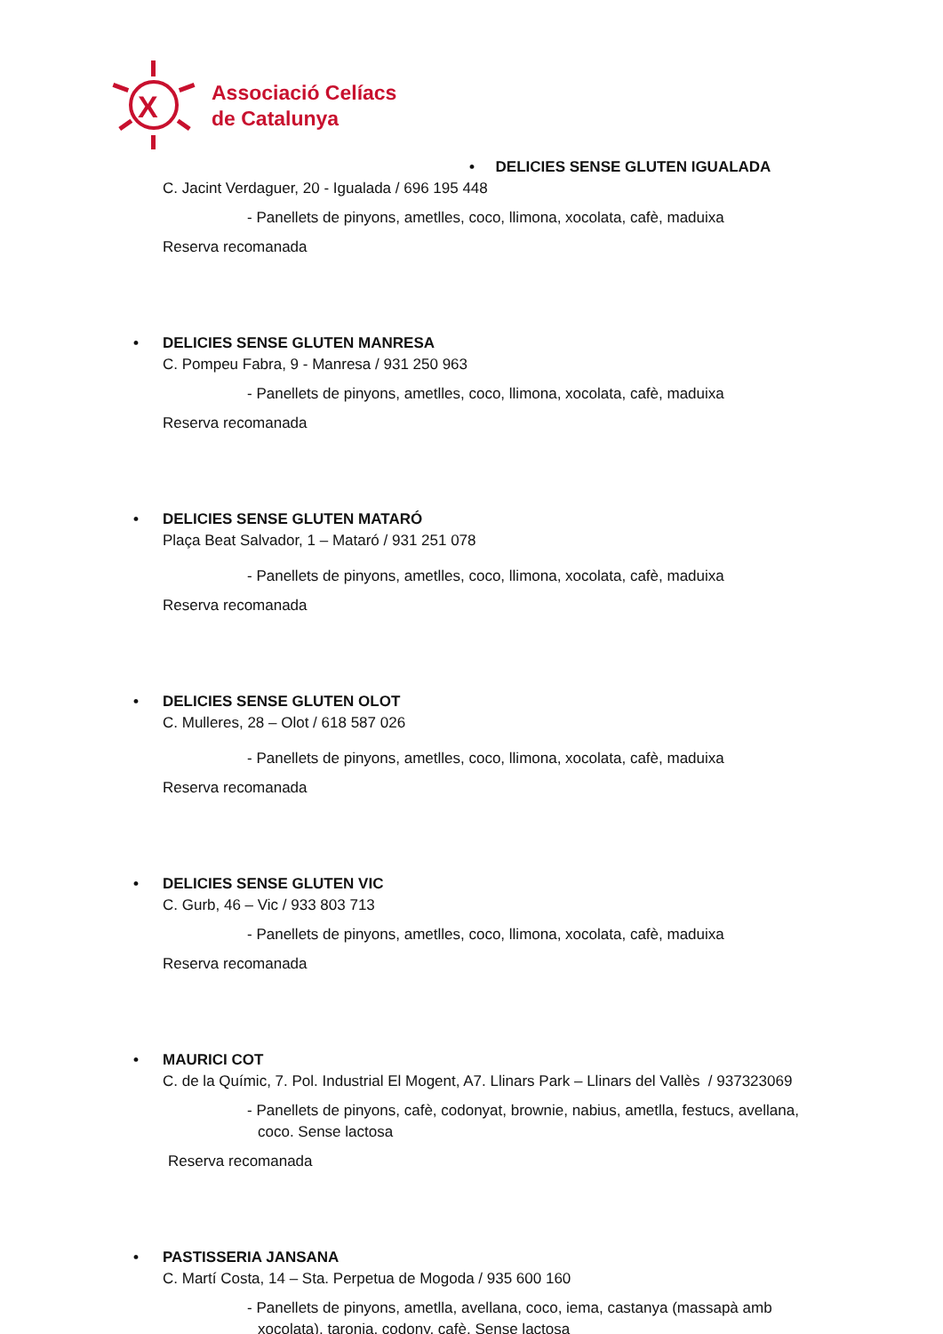X
Associació Celíacs
de Catalunya
• DELICIES SENSE GLUTEN IGUALADA
C. Jacint Verdaguer, 20 - Igualada / 696 195 448
- Panellets de pinyons, ametlles, coco, llimona, xocolata, cafè, maduixa
Reserva recomanada
• DELICIES SENSE GLUTEN MANRESA
C. Pompeu Fabra, 9 - Manresa / 931 250 963
- Panellets de pinyons, ametlles, coco, llimona, xocolata, cafè, maduixa
Reserva recomanada
• DELICIES SENSE GLUTEN MATARÓ
Plaça Beat Salvador, 1 – Mataró / 931 251 078
- Panellets de pinyons, ametlles, coco, llimona, xocolata, cafè, maduixa
Reserva recomanada
• DELICIES SENSE GLUTEN OLOT
C. Mulleres, 28 – Olot / 618 587 026
- Panellets de pinyons, ametlles, coco, llimona, xocolata, cafè, maduixa
Reserva recomanada
• DELICIES SENSE GLUTEN VIC
C. Gurb, 46 – Vic / 933 803 713
- Panellets de pinyons, ametlles, coco, llimona, xocolata, cafè, maduixa
Reserva recomanada
• MAURICI COT
C. de la Químic, 7. Pol. Industrial El Mogent, A7. Llinars Park – Llinars del Vallès / 937323069
- Panellets de pinyons, cafè, codonyat, brownie, nabius, ametlla, festucs, avellana,
coco. Sense lactosa
Reserva recomanada
• PASTISSERIA JANSANA
C. Martí Costa, 14 – Sta. Perpetua de Mogoda / 935 600 160
- Panellets de pinyons, ametlla, avellana, coco, iema, castanya (massapà amb
xocolata), taronja, codony, cafè. Sense lactosa